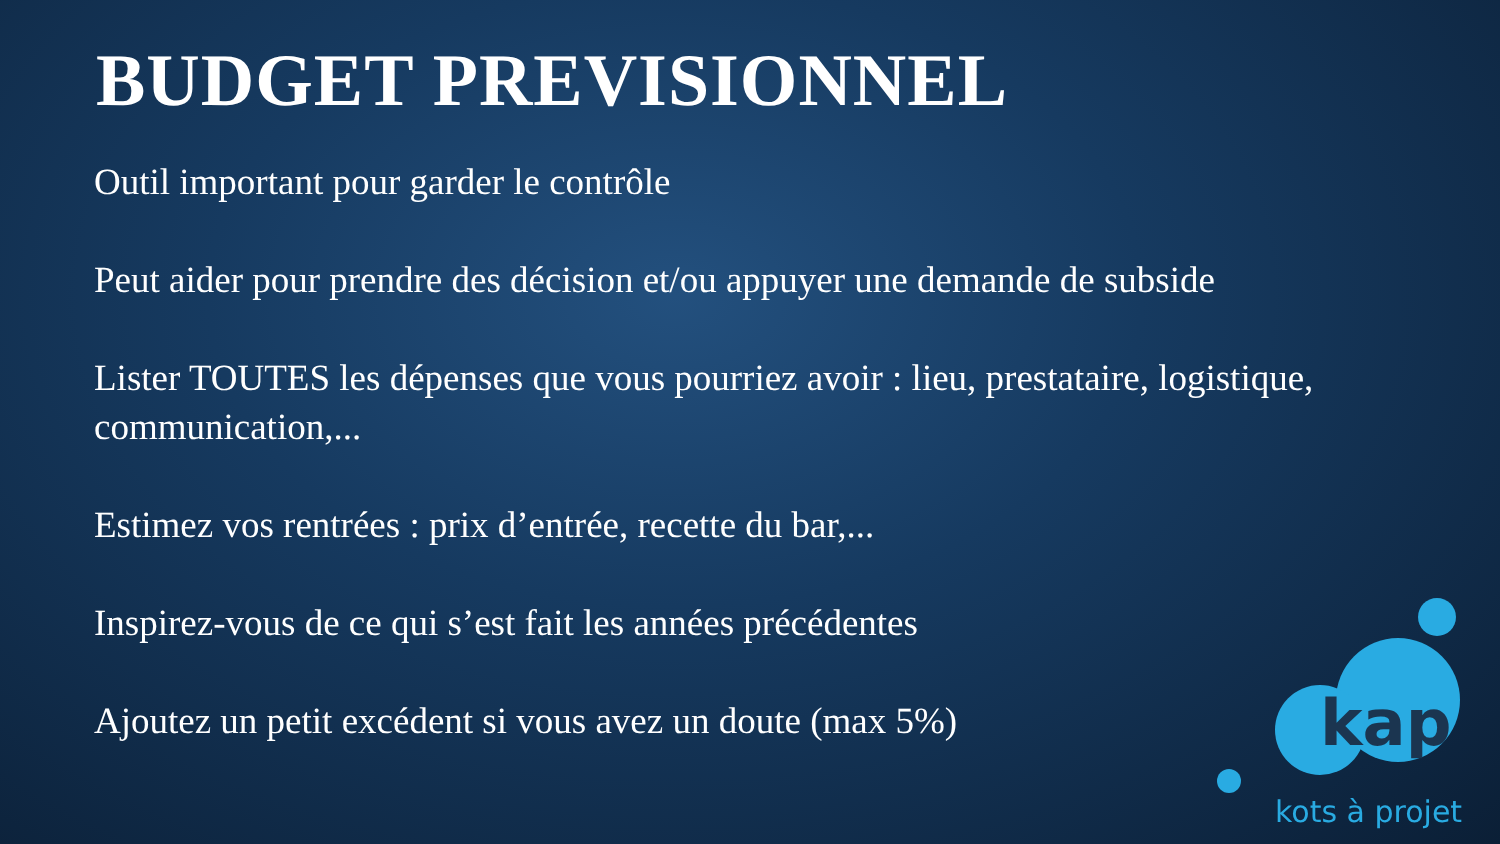BUDGET PREVISIONNEL
Outil important pour garder le contrôle
Peut aider pour prendre des décision et/ou appuyer une demande de subside
Lister TOUTES les dépenses que vous pourriez avoir : lieu, prestataire, logistique, communication,...
Estimez vos rentrées : prix d’entrée, recette du bar,...
Inspirez-vous de ce qui s’est fait les années précédentes
Ajoutez un petit excédent si vous avez un doute (max 5%)
kap
kots à projet